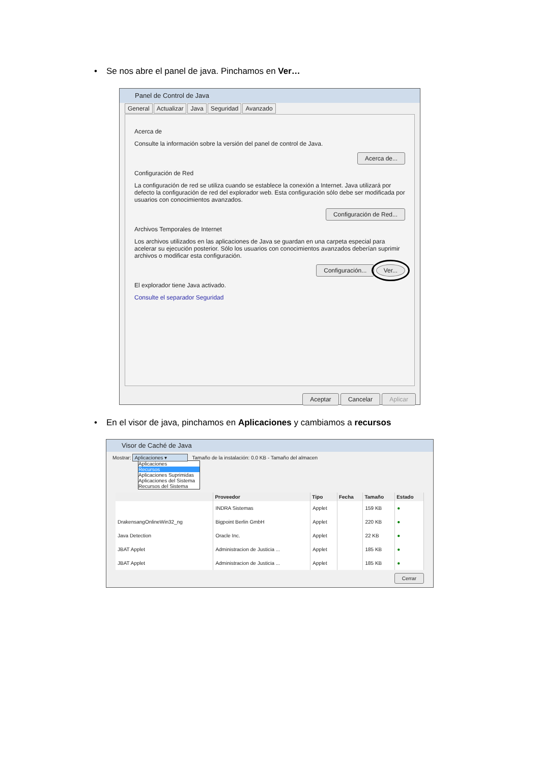• Se nos abre el panel de java. Pinchamos en Ver…
Panel de Control de Java
General Actualizar Java Seguridad Avanzado
Acerca de
Consulte la información sobre la versión del panel de control de Java.
Acerca de...
Configuración de Red
La configuración de red se utiliza cuando se establece la conexión a Internet. Java utilizará por defecto la configuración de red del explorador web. Esta configuración sólo debe ser modificada por usuarios con conocimientos avanzados.
Configuración de Red...
Archivos Temporales de Internet
Los archivos utilizados en las aplicaciones de Java se guardan en una carpeta especial para acelerar su ejecución posterior. Sólo los usuarios con conocimientos avanzados deberían suprimir archivos o modificar esta configuración.
Configuración... Ver...
El explorador tiene Java activado.
Consulte el separador Seguridad
Aceptar Cancelar Aplicar
• En el visor de java, pinchamos en Aplicaciones y cambiamos a recursos
Visor de Caché de Java
Mostrar: Aplicaciones ▾ Tamaño de la instalación: 0.0 KB - Tamaño del almacen
Aplicaciones
Recursos
Aplicaciones Suprimidas
Aplicaciones del Sistema
Recursos del Sistema
| | Proveedor | Tipo | Fecha | Tamaño | Estado |
| --- | --- | --- | --- | --- | --- |
| | INDRA Sistemas | Applet | | 159 KB | ● |
| DrakensangOnlineWin32_ng | Bigpoint Berlin GmbH | Applet | | 220 KB | ● |
| Java Detection | Oracle Inc. | Applet | | 22 KB | ● |
| JBAT Applet | Administracion de Justicia ... | Applet | | 185 KB | ● |
| JBAT Applet | Administracion de Justicia ... | Applet | | 185 KB | ● |
Cerrar